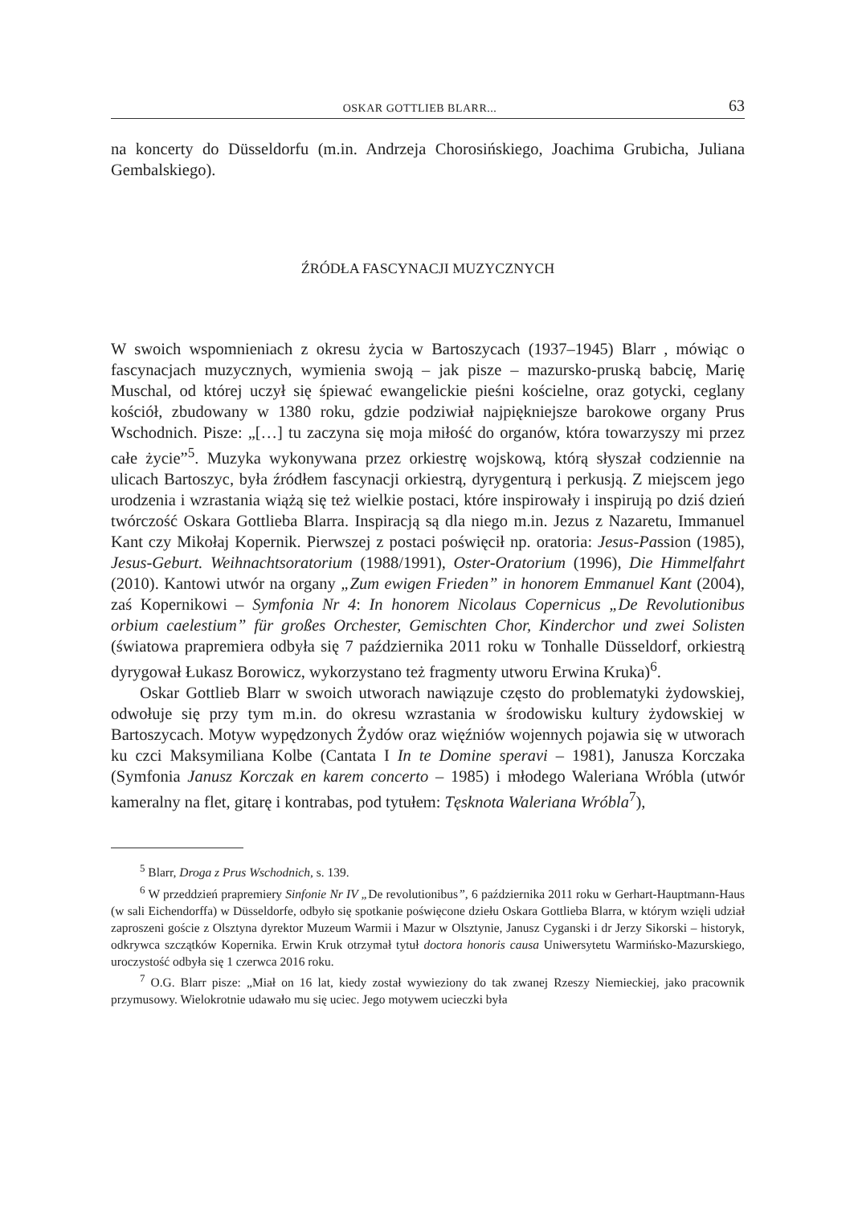OSKAR GOTTLIEB BLARR... 63
na koncerty do Düsseldorfu (m.in. Andrzeja Chorosińskiego, Joachima Grubicha, Juliana Gembalskiego).
ŹRÓDŁA FASCYNACJI MUZYCZNYCH
W swoich wspomnieniach z okresu życia w Bartoszycach (1937–1945) Blarr , mówiąc o fascynacjach muzycznych, wymienia swoją – jak pisze – mazursko-pruską babcię, Marię Muschal, od której uczył się śpiewać ewangelickie pieśni kościelne, oraz gotycki, ceglany kościół, zbudowany w 1380 roku, gdzie podziwiał najpiękniejsze barokowe organy Prus Wschodnich. Pisze: „[…] tu zaczyna się moja miłość do organów, która towarzyszy mi przez całe życie”<sup>5</sup>. Muzyka wykonywana przez orkiestrę wojskową, którą słyszał codziennie na ulicach Bartoszyc, była źródłem fascynacji orkiestrą, dyrygenturą i perkusją. Z miejscem jego urodzenia i wzrastania wiążą się też wielkie postaci, które inspirowały i inspirują po dziś dzień twórczość Oskara Gottlieba Blarra. Inspiracją są dla niego m.in. Jezus z Nazaretu, Immanuel Kant czy Mikołaj Kopernik. Pierwszej z postaci poświęcił np. oratoria: Jesus-Passion (1985), Jesus-Geburt. Weihnachtsoratorium (1988/1991), Oster-Oratorium (1996), Die Himmelfahrt (2010). Kantowi utwór na organy „Zum ewigen Frieden” in honorem Emmanuel Kant (2004), zaś Kopernikowi – Symfonia Nr 4: In honorem Nicolaus Copernicus „De Revolutionibus orbium caelestium” für großes Orchester, Gemischten Chor, Kinderchor und zwei Solisten (światowa prapremiera odbyła się 7 października 2011 roku w Tonhalle Düsseldorf, orkiestrą dyrygował Łukasz Borowicz, wykorzystano też fragmenty utworu Erwina Kruka)<sup>6</sup>.
Oskar Gottlieb Blarr w swoich utworach nawiązuje często do problematyki żydowskiej, odwołuje się przy tym m.in. do okresu wzrastania w środowisku kultury żydowskiej w Bartoszycach. Motyw wypędzonych Żydów oraz więźniów wojennych pojawia się w utworach ku czci Maksymiliana Kolbe (Cantata I In te Domine speravi – 1981), Janusza Korczaka (Symfonia Janusz Korczak en karem concerto – 1985) i młodego Waleriana Wróbla (utwór kameralny na flet, gitarę i kontrabas, pod tytułem: Tęsknota Waleriana Wróbla<sup>7</sup>),
<sup>5</sup> Blarr, Droga z Prus Wschodnich, s. 139.
<sup>6</sup> W przeddzień prapremiery Sinfonie Nr IV „De revolutionibus”, 6 października 2011 roku w Gerhart-Hauptmann-Haus (w sali Eichendorffa) w Düsseldorfe, odbyło się spotkanie poświęcone dziełu Oskara Gottlieba Blarra, w którym wzięli udział zaproszeni goście z Olsztyna dyrektor Muzeum Warmii i Mazur w Olsztynie, Janusz Cyganski i dr Jerzy Sikorski – historyk, odkrywca szczątków Kopernika. Erwin Kruk otrzymał tytuł doctora honoris causa Uniwersytetu Warmińsko-Mazurskiego, uroczystość odbyła się 1 czerwca 2016 roku.
<sup>7</sup> O.G. Blarr pisze: „Miał on 16 lat, kiedy został wywieziony do tak zwanej Rzeszy Niemieckiej, jako pracownik przymusowy. Wielokrotnie udawało mu się uciec. Jego motywem ucieczki była